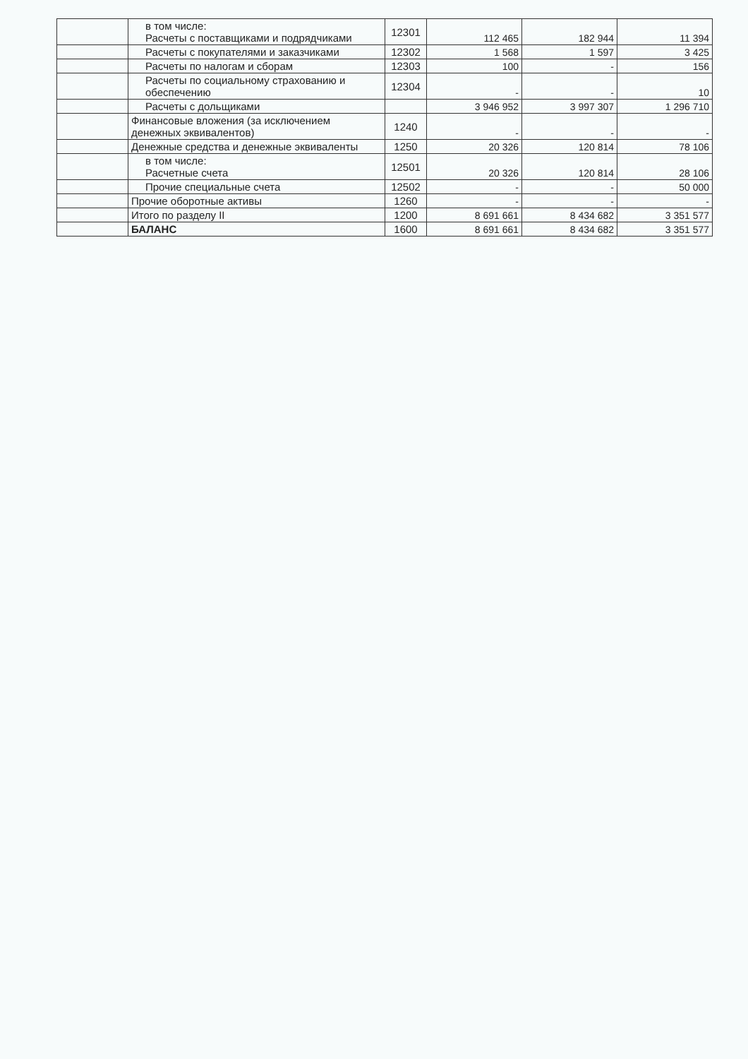| | в том числе: Расчеты с поставщиками и подрядчиками | 12301 | 112 465 | 182 944 | 11 394 |
| | Расчеты с покупателями и заказчиками | 12302 | 1 568 | 1 597 | 3 425 |
| | Расчеты по налогам и сборам | 12303 | 100 | - | 156 |
| | Расчеты по социальному страхованию и обеспечению | 12304 | - | - | 10 |
| | Расчеты с дольщиками | | 3 946 952 | 3 997 307 | 1 296 710 |
| | Финансовые вложения (за исключением денежных эквивалентов) | 1240 | - | - | - |
| | Денежные средства и денежные эквиваленты | 1250 | 20 326 | 120 814 | 78 106 |
| | в том числе: Расчетные счета | 12501 | 20 326 | 120 814 | 28 106 |
| | Прочие специальные счета | 12502 | - | - | 50 000 |
| | Прочие оборотные активы | 1260 | - | - | - |
| | Итого по разделу II | 1200 | 8 691 661 | 8 434 682 | 3 351 577 |
| | БАЛАНС | 1600 | 8 691 661 | 8 434 682 | 3 351 577 |